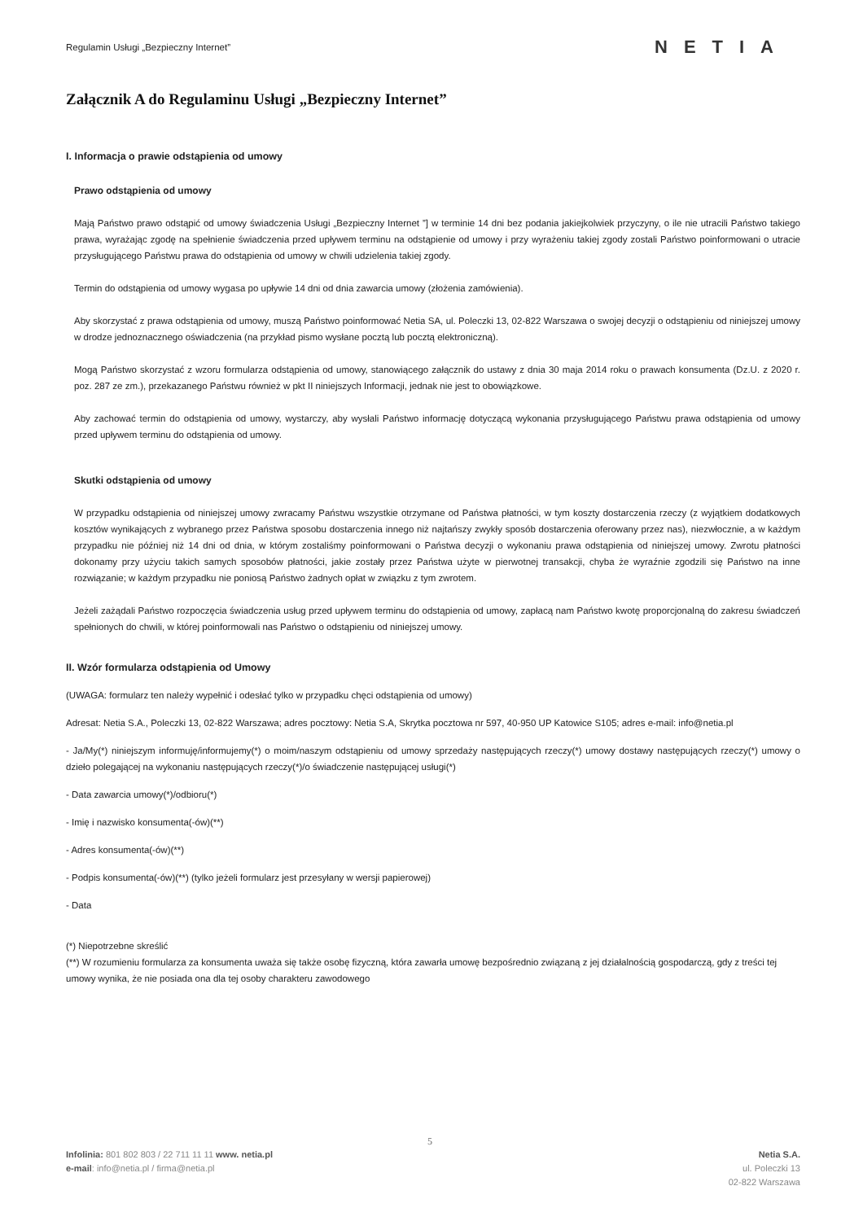Regulamin Usługi „Bezpieczny Internet”
NETIA
Załącznik A do Regulaminu Usługi „Bezpieczny Internet”
I. Informacja o prawie odstąpienia od umowy
Prawo odstąpienia od umowy
Mają Państwo prawo odstąpić od umowy świadczenia Usługi „Bezpieczny Internet ”] w terminie 14 dni bez podania jakiejkolwiek przyczyny, o ile nie utracili Państwo takiego prawa, wyrażając zgodę na spełnienie świadczenia przed upływem terminu na odstąpienie od umowy i przy wyrażeniu takiej zgody zostali Państwo poinformowani o utracie przysługującego Państwu prawa do odstąpienia od umowy w chwili udzielenia takiej zgody.
Termin do odstąpienia od umowy wygasa po upływie 14 dni od dnia zawarcia umowy (złożenia zamówienia).
Aby skorzystać z prawa odstąpienia od umowy, muszą Państwo poinformować Netia SA, ul. Poleczki 13, 02-822 Warszawa o swojej decyzji o odstąpieniu od niniejszej umowy w drodze jednoznacznego oświadczenia (na przykład pismo wysłane pocztą lub pocztą elektroniczną).
Mogą Państwo skorzystać z wzoru formularza odstąpienia od umowy, stanowiącego załącznik do ustawy z dnia 30 maja 2014 roku o prawach konsumenta (Dz.U. z 2020 r. poz. 287 ze zm.), przekazanego Państwu również w pkt II niniejszych Informacji, jednak nie jest to obowiązkowe.
Aby zachować termin do odstąpienia od umowy, wystarczy, aby wysłali Państwo informację dotyczącą wykonania przysługującego Państwu prawa odstąpienia od umowy przed upływem terminu do odstąpienia od umowy.
Skutki odstąpienia od umowy
W przypadku odstąpienia od niniejszej umowy zwracamy Państwu wszystkie otrzymane od Państwa płatności, w tym koszty dostarczenia rzeczy (z wyjątkiem dodatkowych kosztów wynikających z wybranego przez Państwa sposobu dostarczenia innego niż najtańszy zwykły sposób dostarczenia oferowany przez nas), niezwłocznie, a w każdym przypadku nie później niż 14 dni od dnia, w którym zostaliśmy poinformowani o Państwa decyzji o wykonaniu prawa odstąpienia od niniejszej umowy. Zwrotu płatności dokonamy przy użyciu takich samych sposobów płatności, jakie zostały przez Państwa użyte w pierwotnej transakcji, chyba że wyraźnie zgodzili się Państwo na inne rozwiązanie; w każdym przypadku nie poniosą Państwo żadnych opłat w związku z tym zwrotem.
Jeżeli zażądali Państwo rozpoczęcia świadczenia usług przed upływem terminu do odstąpienia od umowy, zapłacą nam Państwo kwotę proporcjonalną do zakresu świadczeń spełnionych do chwili, w której poinformowali nas Państwo o odstąpieniu od niniejszej umowy.
II. Wzór formularza odstąpienia od Umowy
(UWAGA: formularz ten należy wypełnić i odesłać tylko w przypadku chęci odstąpienia od umowy)
Adresat: Netia S.A., Poleczki 13, 02-822 Warszawa; adres pocztowy: Netia S.A, Skrytka pocztowa nr 597, 40-950 UP Katowice S105; adres e-mail: info@netia.pl
- Ja/My(*) niniejszym informuję/informujemy(*) o moim/naszym odstąpieniu od umowy sprzedaży następujących rzeczy(*) umowy dostawy następujących rzeczy(*) umowy o dzieło polegającej na wykonaniu następujących rzeczy(*)/o świadczenie następującej usługi(*)
- Data zawarcia umowy(*)/odbioru(*)
- Imię i nazwisko konsumenta(-ów)(**)
- Adres konsumenta(-ów)(**)
- Podpis konsumenta(-ów)(**) (tylko jeżeli formularz jest przesyłany w wersji papierowej)
- Data
(*) Niepotrzebne skreślić
(**) W rozumieniu formularza za konsumenta uważa się także osobę fizyczną, która zawarła umowę bezpośrednio związaną z jej działalnością gospodarczą, gdy z treści tej umowy wynika, że nie posiada ona dla tej osoby charakteru zawodowego
5
Infolinia: 801 802 803 / 22 711 11 11 www. netia.pl
e-mail: info@netia.pl / firma@netia.pl
Netia S.A.
ul. Poleczki 13
02-822 Warszawa